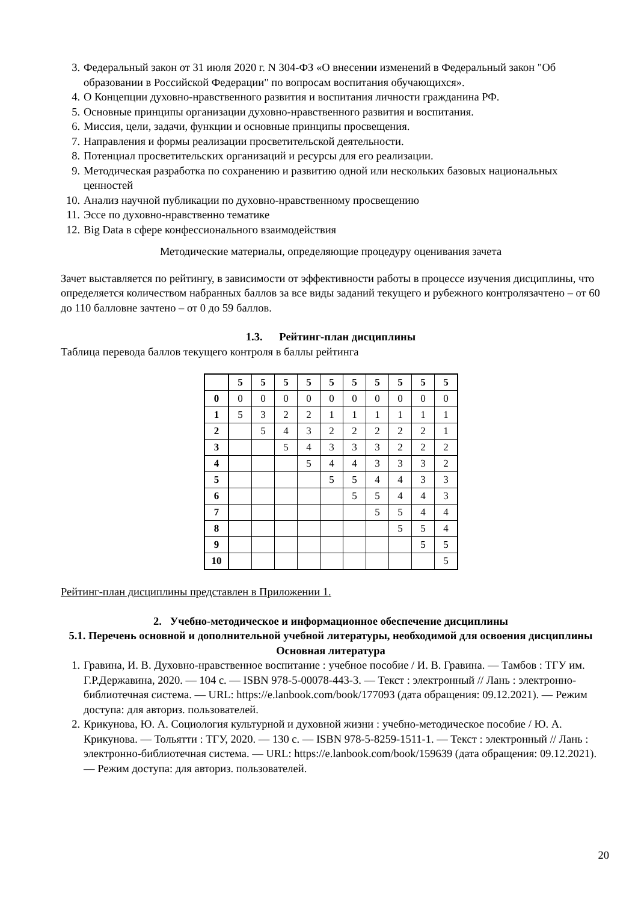3. Федеральный закон от 31 июля 2020 г. N 304-ФЗ «О внесении изменений в Федеральный закон "Об образовании в Российской Федерации" по вопросам воспитания обучающихся».
4. О Концепции духовно-нравственного развития и воспитания личности гражданина РФ.
5. Основные принципы организации духовно-нравственного развития и воспитания.
6. Миссия, цели, задачи, функции и основные принципы просвещения.
7. Направления и формы реализации просветительской деятельности.
8. Потенциал просветительских организаций и ресурсы для его реализации.
9. Методическая разработка по сохранению и развитию одной или нескольких базовых национальных ценностей
10. Анализ научной публикации по духовно-нравственному просвещению
11. Эссе по духовно-нравственно тематике
12. Big Data в сфере конфессионального взаимодействия
Методические материалы, определяющие процедуру оценивания зачета
Зачет выставляется по рейтингу, в зависимости от эффективности работы в процессе изучения дисциплины, что определяется количеством набранных баллов за все виды заданий текущего и рубежного контролязачтено – от 60 до 110 балловне зачтено – от 0 до 59 баллов.
1.3. Рейтинг-план дисциплины
Таблица перевода баллов текущего контроля в баллы рейтинга
| | 5 | 5 | 5 | 5 | 5 | 5 | 5 | 5 | 5 | 5 |
| 0 | 0 | 0 | 0 | 0 | 0 | 0 | 0 | 0 | 0 | 0 |
| 1 | 5 | 3 | 2 | 2 | 1 | 1 | 1 | 1 | 1 | 1 |
| 2 | | 5 | 4 | 3 | 2 | 2 | 2 | 2 | 2 | 1 |
| 3 | | | 5 | 4 | 3 | 3 | 3 | 2 | 2 | 2 |
| 4 | | | | 5 | 4 | 4 | 3 | 3 | 3 | 2 |
| 5 | | | | | 5 | 5 | 4 | 4 | 3 | 3 |
| 6 | | | | | | 5 | 5 | 4 | 4 | 3 |
| 7 | | | | | | | 5 | 5 | 4 | 4 |
| 8 | | | | | | | | 5 | 5 | 4 |
| 9 | | | | | | | | | 5 | 5 |
| 10 | | | | | | | | | | 5 |
Рейтинг-план дисциплины представлен в Приложении 1.
2. Учебно-методическое и информационное обеспечение дисциплины
5.1. Перечень основной и дополнительной учебной литературы, необходимой для освоения дисциплины
Основная литература
1. Гравина, И. В. Духовно-нравственное воспитание : учебное пособие / И. В. Гравина. — Тамбов : ТГУ им. Г.Р.Державина, 2020. — 104 с. — ISBN 978-5-00078-443-3. — Текст : электронный // Лань : электронно-библиотечная система. — URL: https://e.lanbook.com/book/177093 (дата обращения: 09.12.2021). — Режим доступа: для авториз. пользователей.
2. Крикунова, Ю. А. Социология культурной и духовной жизни : учебно-методическое пособие / Ю. А. Крикунова. — Тольятти : ТГУ, 2020. — 130 с. — ISBN 978-5-8259-1511-1. — Текст : электронный // Лань : электронно-библиотечная система. — URL: https://e.lanbook.com/book/159639 (дата обращения: 09.12.2021). — Режим доступа: для авториз. пользователей.
20